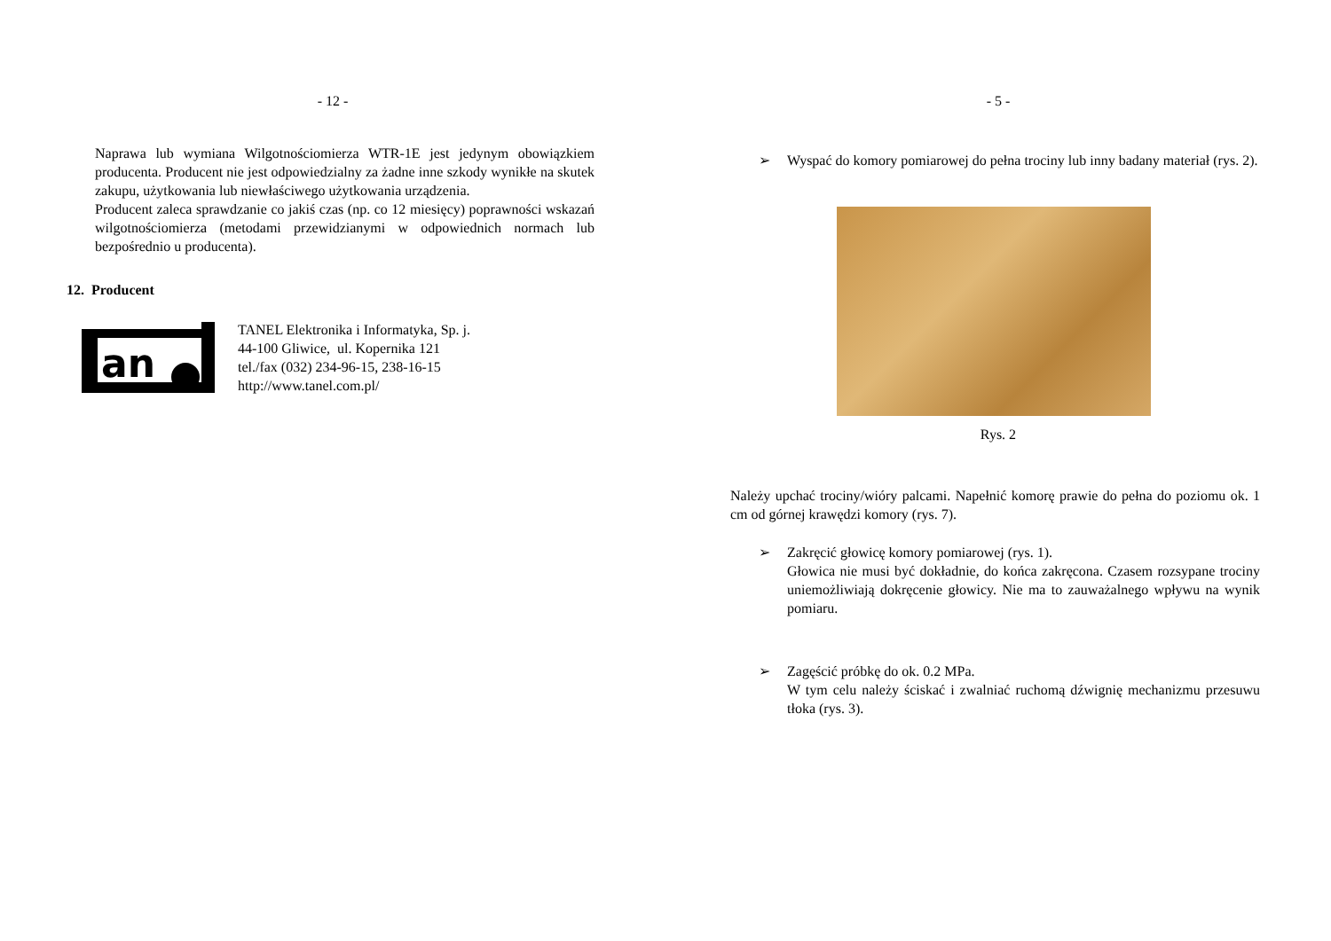- 12 -
Naprawa lub wymiana Wilgotnościomierza WTR-1E jest jedynym obowiązkiem producenta. Producent nie jest odpowiedzialny za żadne inne szkody wynikłe na skutek zakupu, użytkowania lub niewłaściwego użytkowania urządzenia.
Producent zaleca sprawdzanie co jakiś czas (np. co 12 miesięcy) poprawności wskazań wilgotnościomierza (metodami przewidzianymi w odpowiednich normach lub bezpośrednio u producenta).
12. Producent
an
TANEL Elektronika i Informatyka, Sp. j.
44-100 Gliwice, ul. Kopernika 121
tel./fax (032) 234-96-15, 238-16-15
http://www.tanel.com.pl/
- 5 -
➢ Wyspać do komory pomiarowej do pełna trociny lub inny badany materiał (rys. 2).
Rys. 2
Należy upchać trociny/wióry palcami. Napełnić komorę prawie do pełna do poziomu ok. 1 cm od górnej krawędzi komory (rys. 7).
➢ Zakręcić głowicę komory pomiarowej (rys. 1).
Głowica nie musi być dokładnie, do końca zakręcona. Czasem rozsypane trociny uniemożliwiają dokręcenie głowicy. Nie ma to zauważalnego wpływu na wynik pomiaru.
➢ Zagęścić próbkę do ok. 0.2 MPa.
W tym celu należy ściskać i zwalniać ruchomą dźwignię mechanizmu przesuwu tłoka (rys. 3).